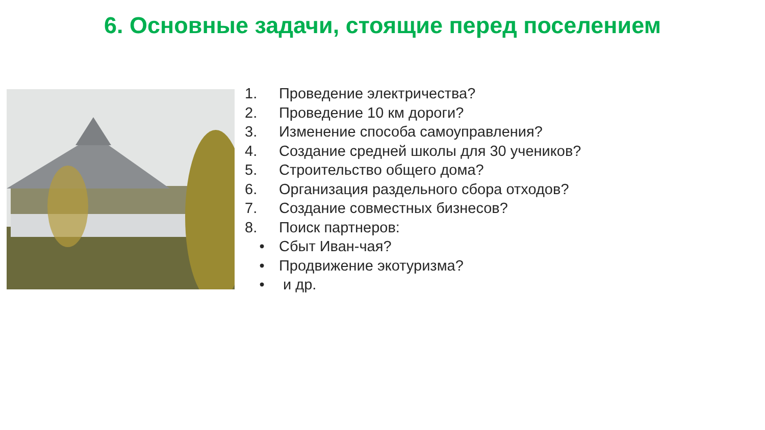6. Основные задачи, стоящие перед поселением
1. Проведение электричества?
2. Проведение 10 км дороги?
3. Изменение способа самоуправления?
4. Создание средней школы для 30 учеников?
5. Строительство общего дома?
6. Организация раздельного сбора отходов?
7. Создание совместных бизнесов?
8. Поиск партнеров:
• Сбыт Иван-чая?
• Продвижение экотуризма?
• и др.